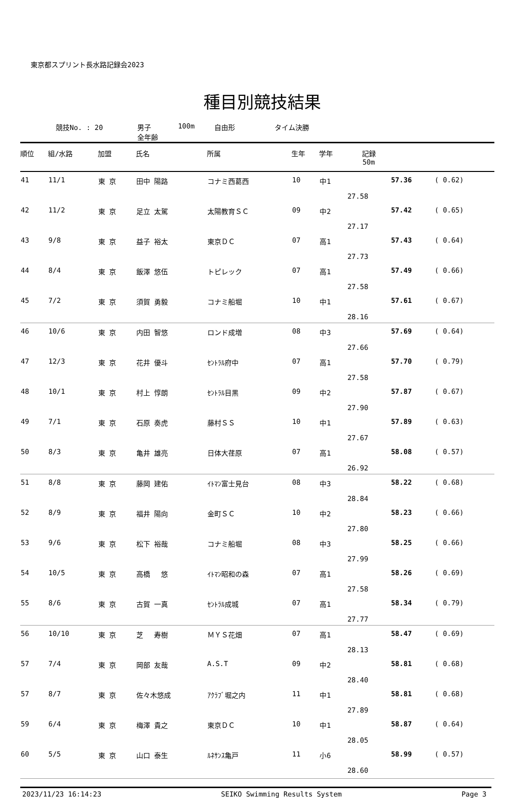東京都スプリント長水路記録会2023
種目別競技結果
競技No. : 20 男子
全年齢
100m 自由形 タイム決勝
| 順位 | 組/水路 | 加盟 | 氏名 | 所属 | 生年 | 学年 | 記録 50m | | |
| --- | --- | --- | --- | --- | --- | --- | --- | --- | --- |
| 41 | 11/1 | 東 京 | 田中 陽路 | コナミ西葛西 | 10 | 中1 | 27.58 | 57.36 | ( 0.62) |
| 42 | 11/2 | 東 京 | 足立 太駕 | 太陽教育ＳＣ | 09 | 中2 | 27.17 | 57.42 | ( 0.65) |
| 43 | 9/8 | 東 京 | 益子 裕太 | 東京ＤＣ | 07 | 高1 | 27.73 | 57.43 | ( 0.64) |
| 44 | 8/4 | 東 京 | 飯澤 悠伍 | トピレック | 07 | 高1 | 27.58 | 57.49 | ( 0.66) |
| 45 | 7/2 | 東 京 | 須賀 勇毅 | コナミ船堀 | 10 | 中1 | 28.16 | 57.61 | ( 0.67) |
| 46 | 10/6 | 東 京 | 内田 智悠 | ロンド成増 | 08 | 中3 | 27.66 | 57.69 | ( 0.64) |
| 47 | 12/3 | 東 京 | 花井 優斗 | ｾﾝﾄﾗﾙ府中 | 07 | 高1 | 27.58 | 57.70 | ( 0.79) |
| 48 | 10/1 | 東 京 | 村上 惇朗 | ｾﾝﾄﾗﾙ目黒 | 09 | 中2 | 27.90 | 57.87 | ( 0.67) |
| 49 | 7/1 | 東 京 | 石原 奏虎 | 藤村ＳＳ | 10 | 中1 | 27.67 | 57.89 | ( 0.63) |
| 50 | 8/3 | 東 京 | 亀井 雄亮 | 日体大荏原 | 07 | 高1 | 26.92 | 58.08 | ( 0.57) |
| 51 | 8/8 | 東 京 | 藤岡 建佑 | ｲﾄﾏﾝ富士見台 | 08 | 中3 | 28.84 | 58.22 | ( 0.68) |
| 52 | 8/9 | 東 京 | 福井 陽向 | 金町ＳＣ | 10 | 中2 | 27.80 | 58.23 | ( 0.66) |
| 53 | 9/6 | 東 京 | 松下 裕哉 | コナミ船堀 | 08 | 中3 | 27.99 | 58.25 | ( 0.66) |
| 54 | 10/5 | 東 京 | 高橋 悠 | ｲﾄﾏﾝ昭和の森 | 07 | 高1 | 27.58 | 58.26 | ( 0.69) |
| 55 | 8/6 | 東 京 | 古賀 一真 | ｾﾝﾄﾗﾙ成城 | 07 | 高1 | 27.77 | 58.34 | ( 0.79) |
| 56 | 10/10 | 東 京 | 芝 寿樹 | ＭＹＳ花畑 | 07 | 高1 | 28.13 | 58.47 | ( 0.69) |
| 57 | 7/4 | 東 京 | 岡部 友哉 | A.S.T | 09 | 中2 | 28.40 | 58.81 | ( 0.68) |
| 57 | 8/7 | 東 京 | 佐々木悠成 | ｱｸﾗﾌﾞ堀之内 | 11 | 中1 | 27.89 | 58.81 | ( 0.68) |
| 59 | 6/4 | 東 京 | 梅澤 貴之 | 東京ＤＣ | 10 | 中1 | 28.05 | 58.87 | ( 0.64) |
| 60 | 5/5 | 東 京 | 山口 泰生 | ﾙﾈｻﾝｽ亀戸 | 11 | 小6 | 28.60 | 58.99 | ( 0.57) |
2023/11/23 16:14:23 SEIKO Swimming Results System Page 3